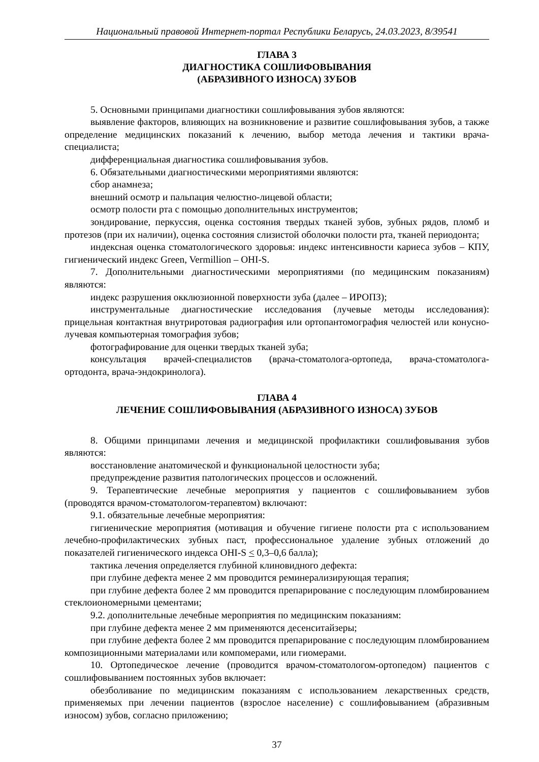Национальный правовой Интернет-портал Республики Беларусь, 24.03.2023, 8/39541
ГЛАВА 3
ДИАГНОСТИКА СОШЛИФОВЫВАНИЯ
(АБРАЗИВНОГО ИЗНОСА) ЗУБОВ
5. Основными принципами диагностики сошлифовывания зубов являются:
выявление факторов, влияющих на возникновение и развитие сошлифовывания зубов, а также определение медицинских показаний к лечению, выбор метода лечения и тактики врача-специалиста;
дифференциальная диагностика сошлифовывания зубов.
6. Обязательными диагностическими мероприятиями являются:
сбор анамнеза;
внешний осмотр и пальпация челюстно-лицевой области;
осмотр полости рта с помощью дополнительных инструментов;
зондирование, перкуссия, оценка состояния твердых тканей зубов, зубных рядов, пломб и протезов (при их наличии), оценка состояния слизистой оболочки полости рта, тканей периодонта;
индексная оценка стоматологического здоровья: индекс интенсивности кариеса зубов – КПУ, гигиенический индекс Green, Vermillion – OHI-S.
7. Дополнительными диагностическими мероприятиями (по медицинским показаниям) являются:
индекс разрушения окклюзионной поверхности зуба (далее – ИРОПЗ);
инструментальные диагностические исследования (лучевые методы исследования): прицельная контактная внутриротовая радиография или ортопантомография челюстей или конусно-лучевая компьютерная томография зубов;
фотографирование для оценки твердых тканей зуба;
консультация врачей-специалистов (врача-стоматолога-ортопеда, врача-стоматолога-ортодонта, врача-эндокринолога).
ГЛАВА 4
ЛЕЧЕНИЕ СОШЛИФОВЫВАНИЯ (АБРАЗИВНОГО ИЗНОСА) ЗУБОВ
8. Общими принципами лечения и медицинской профилактики сошлифовывания зубов являются:
восстановление анатомической и функциональной целостности зуба;
предупреждение развития патологических процессов и осложнений.
9. Терапевтические лечебные мероприятия у пациентов с сошлифовыванием зубов (проводятся врачом-стоматологом-терапевтом) включают:
9.1. обязательные лечебные мероприятия:
гигиенические мероприятия (мотивация и обучение гигиене полости рта с использованием лечебно-профилактических зубных паст, профессиональное удаление зубных отложений до показателей гигиенического индекса OHI-S < 0,3–0,6 балла);
тактика лечения определяется глубиной клиновидного дефекта:
при глубине дефекта менее 2 мм проводится реминерализирующая терапия;
при глубине дефекта более 2 мм проводится препарирование с последующим пломбированием стеклоиономерными цементами;
9.2. дополнительные лечебные мероприятия по медицинским показаниям:
при глубине дефекта менее 2 мм применяются десенситайзеры;
при глубине дефекта более 2 мм проводится препарирование с последующим пломбированием композиционными материалами или компомерами, или гиомерами.
10. Ортопедическое лечение (проводится врачом-стоматологом-ортопедом) пациентов с сошлифовыванием постоянных зубов включает:
обезболивание по медицинским показаниям с использованием лекарственных средств, применяемых при лечении пациентов (взрослое население) с сошлифовыванием (абразивным износом) зубов, согласно приложению;
37